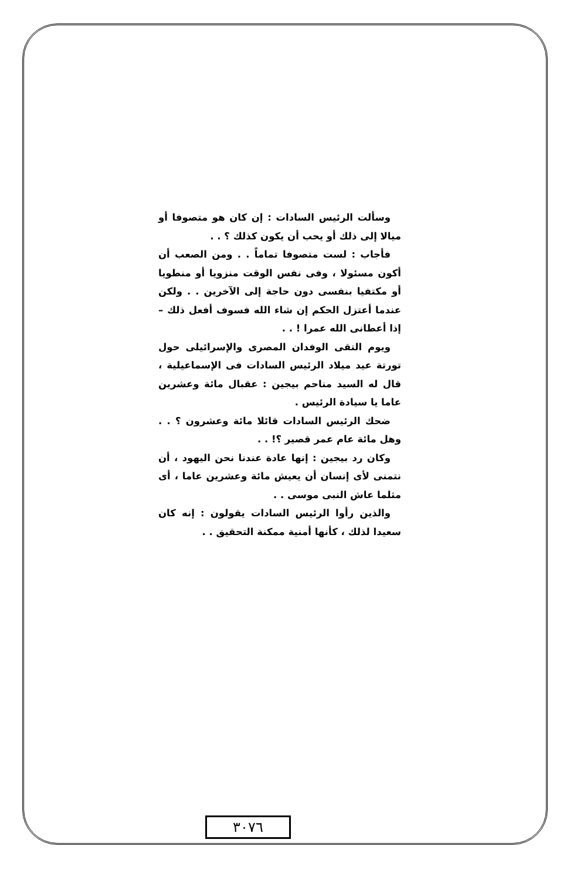وسألت الرئيس السادات : إن كان هو متصوفا أو ميالا إلى ذلك أو يحب أن يكون كذلك ؟ . .
فأجاب : لست متصوفا تماماً . . ومن الصعب أن أكون مسئولا ، وفى نفس الوقت منزويا أو منطويا أو مكتفيا بنفسى دون حاجة إلى الآخرين . . ولكن عندما أعتزل الحكم إن شاء الله فسوف أفعل ذلك – إذا أعطانى الله عمرا ! . .
ويوم التقى الوفدان المصرى والإسرائيلى حول تورتة عيد ميلاد الرئيس السادات فى الإسماعيلية ، قال له السيد مناحم بيجين : عقبال مائة وعشرين عاما يا سيادة الرئيس .
ضحك الرئيس السادات قائلا مائة وعشرون ؟ . . وهل مائة عام عمر قصير ؟! . .
وكان رد بيجين : إنها عادة عندنا نحن اليهود ، أن نتمنى لأى إنسان أن يعيش مائة وعشرين عاما ، أى مثلما عاش النبى موسى . .
والذين رأوا الرئيس السادات يقولون : إنه كان سعيدا لذلك ، كأنها أمنية ممكنة التحقيق . .
٣٠٧٦